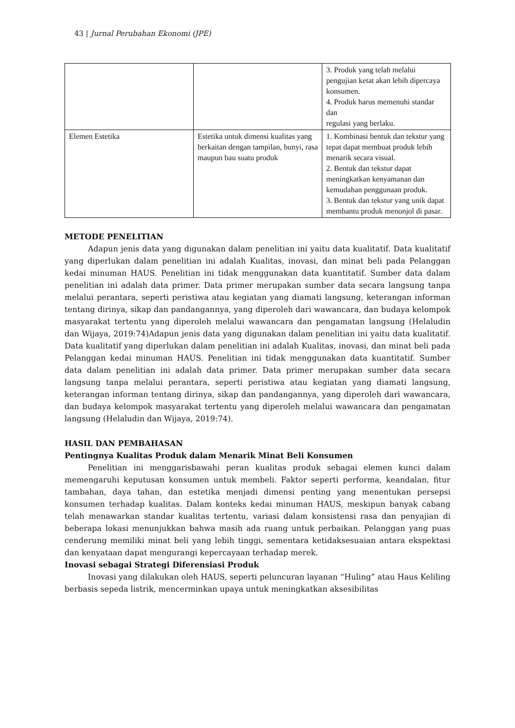43 | Jurnal Perubahan Ekonomi (JPE)
| | | 3. Produk yang telah melalui pengujian ketat akan lebih dipercaya konsumen. 4. Produk harus memenuhi standar dan regulasi yang berlaku. |
| Elemen Estetika | Estetika untuk dimensi kualitas yang berkaitan dengan tampilan, bunyi, rasa maupun bau suatu produk | 1. Kombinasi bentuk dan tekstur yang tepat dapat membuat produk lebih menarik secara visual. 2. Bentuk dan tekstur dapat meningkatkan kenyamanan dan kemudahan penggunaan produk. 3. Bentuk dan tekstur yang unik dapat membantu produk menonjol di pasar. |
METODE PENELITIAN
Adapun jenis data yang digunakan dalam penelitian ini yaitu data kualitatif. Data kualitatif yang diperlukan dalam penelitian ini adalah Kualitas, inovasi, dan minat beli pada Pelanggan kedai minuman HAUS. Penelitian ini tidak menggunakan data kuantitatif. Sumber data dalam penelitian ini adalah data primer. Data primer merupakan sumber data secara langsung tanpa melalui perantara, seperti peristiwa atau kegiatan yang diamati langsung, keterangan informan tentang dirinya, sikap dan pandangannya, yang diperoleh dari wawancara, dan budaya kelompok masyarakat tertentu yang diperoleh melalui wawancara dan pengamatan langsung (Helaludin dan Wijaya, 2019:74)Adapun jenis data yang digunakan dalam penelitian ini yaitu data kualitatif. Data kualitatif yang diperlukan dalam penelitian ini adalah Kualitas, inovasi, dan minat beli pada Pelanggan kedai minuman HAUS. Penelitian ini tidak menggunakan data kuantitatif. Sumber data dalam penelitian ini adalah data primer. Data primer merupakan sumber data secara langsung tanpa melalui perantara, seperti peristiwa atau kegiatan yang diamati langsung, keterangan informan tentang dirinya, sikap dan pandangannya, yang diperoleh dari wawancara, dan budaya kelompok masyarakat tertentu yang diperoleh melalui wawancara dan pengamatan langsung (Helaludin dan Wijaya, 2019:74).
HASIL DAN PEMBAHASAN
Pentingnya Kualitas Produk dalam Menarik Minat Beli Konsumen
Penelitian ini menggarisbawahi peran kualitas produk sebagai elemen kunci dalam memengaruhi keputusan konsumen untuk membeli. Faktor seperti performa, keandalan, fitur tambahan, daya tahan, dan estetika menjadi dimensi penting yang menentukan persepsi konsumen terhadap kualitas. Dalam konteks kedai minuman HAUS, meskipun banyak cabang telah menawarkan standar kualitas tertentu, variasi dalam konsistensi rasa dan penyajian di beberapa lokasi menunjukkan bahwa masih ada ruang untuk perbaikan. Pelanggan yang puas cenderung memiliki minat beli yang lebih tinggi, sementara ketidaksesuaian antara ekspektasi dan kenyataan dapat mengurangi kepercayaan terhadap merek.
Inovasi sebagai Strategi Diferensiasi Produk
Inovasi yang dilakukan oleh HAUS, seperti peluncuran layanan “Huling” atau Haus Keliling berbasis sepeda listrik, mencerminkan upaya untuk meningkatkan aksesibilitas